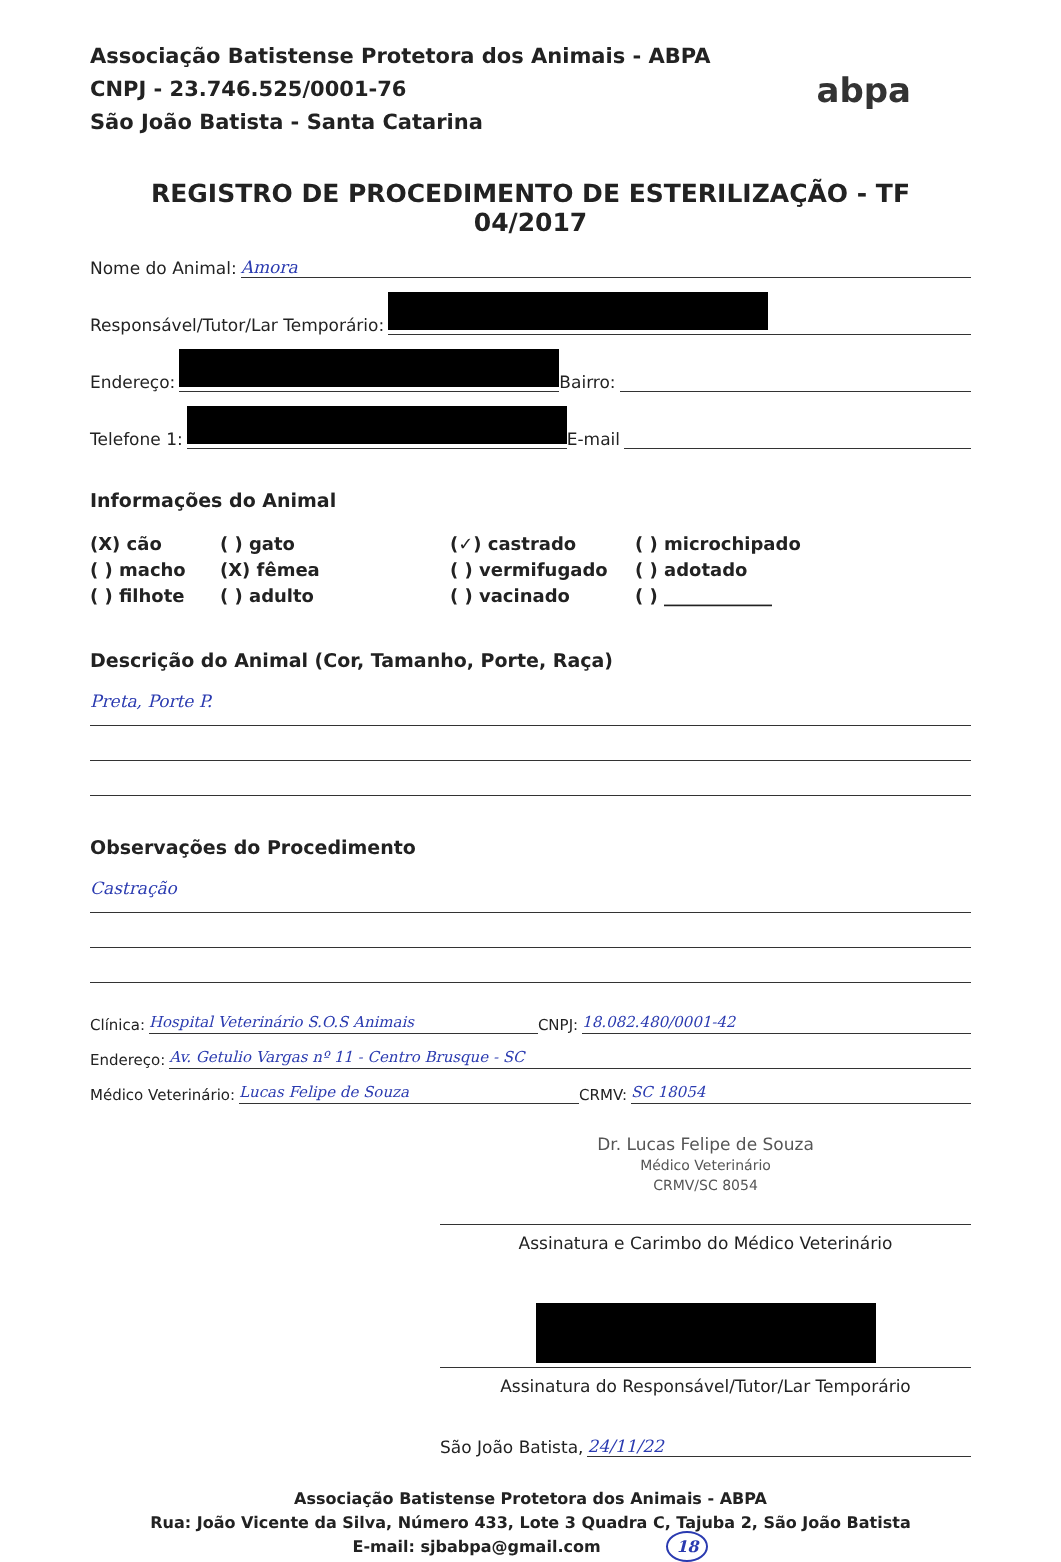Associação Batistense Protetora dos Animais - ABPA
CNPJ - 23.746.525/0001-76
São João Batista - Santa Catarina
abpa
REGISTRO DE PROCEDIMENTO DE ESTERILIZAÇÃO - TF 04/2017
Nome do Animal: Amora
Responsável/Tutor/Lar Temporário:
Endereço: Bairro:
Telefone 1: E-mail
Informações do Animal
(X) cão
( ) gato
(✓) castrado
( ) microchipado
( ) macho
(X) fêmea
( ) vermifugado
( ) adotado
( ) filhote
( ) adulto
( ) vacinado
( ) ____________
Descrição do Animal (Cor, Tamanho, Porte, Raça)
Preta, Porte P.
Observações do Procedimento
Castração
Clínica: Hospital Veterinário S.O.S Animais CNPJ: 18.082.480/0001-42
Endereço: Av. Getulio Vargas nº 11 - Centro Brusque - SC
Médico Veterinário: Lucas Felipe de Souza CRMV: SC 18054
Dr. Lucas Felipe de Souza
Médico Veterinário
CRMV/SC 8054
Assinatura e Carimbo do Médico Veterinário
Assinatura do Responsável/Tutor/Lar Temporário
São João Batista, 24/11/22
Associação Batistense Protetora dos Animais - ABPA
Rua: João Vicente da Silva, Número 433, Lote 3 Quadra C, Tajuba 2, São João Batista
E-mail: sjbabpa@gmail.com 18